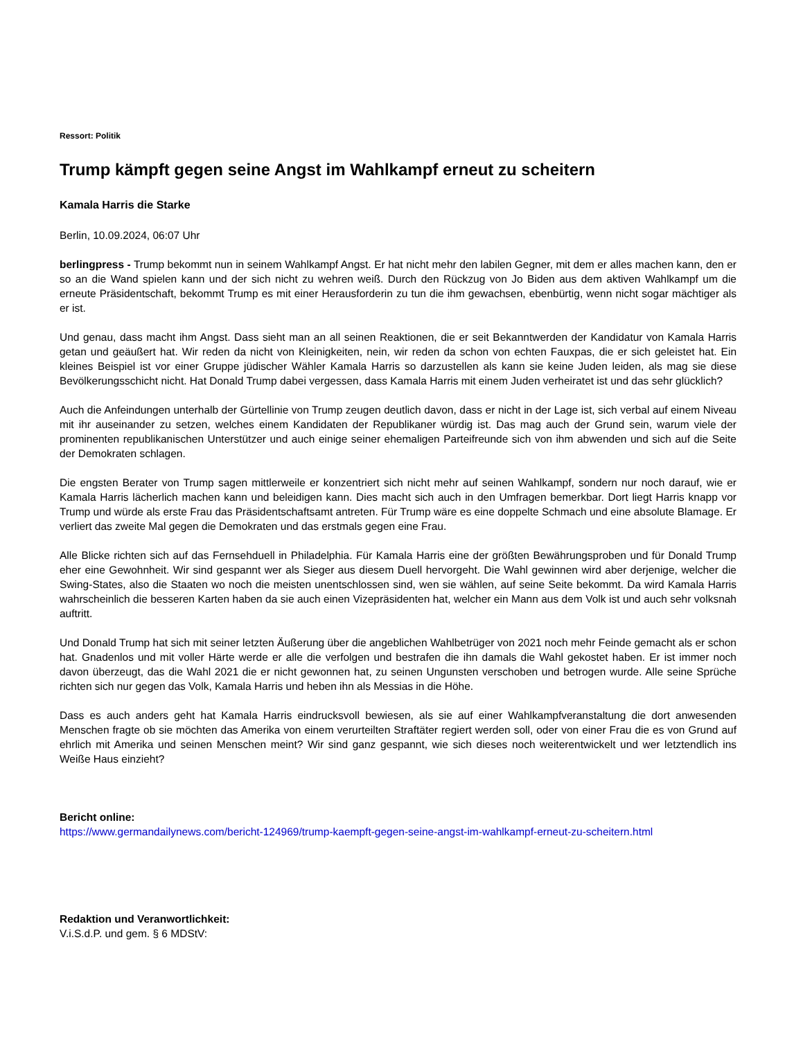Ressort: Politik
Trump kämpft gegen seine Angst im Wahlkampf erneut zu scheitern
Kamala Harris die Starke
Berlin, 10.09.2024, 06:07 Uhr
berlingpress - Trump bekommt nun in seinem Wahlkampf Angst. Er hat nicht mehr den labilen Gegner, mit dem er alles machen kann, den er so an die Wand spielen kann und der sich nicht zu wehren weiß. Durch den Rückzug von Jo Biden aus dem aktiven Wahlkampf um die erneute Präsidentschaft, bekommt Trump es mit einer Herausforderin zu tun die ihm gewachsen, ebenbürtig, wenn nicht sogar mächtiger als er ist.
Und genau, dass macht ihm Angst. Dass sieht man an all seinen Reaktionen, die er seit Bekanntwerden der Kandidatur von Kamala Harris getan und geäußert hat. Wir reden da nicht von Kleinigkeiten, nein, wir reden da schon von echten Fauxpas, die er sich geleistet hat. Ein kleines Beispiel ist vor einer Gruppe jüdischer Wähler Kamala Harris so darzustellen als kann sie keine Juden leiden, als mag sie diese Bevölkerungsschicht nicht. Hat Donald Trump dabei vergessen, dass Kamala Harris mit einem Juden verheiratet ist und das sehr glücklich?
Auch die Anfeindungen unterhalb der Gürtellinie von Trump zeugen deutlich davon, dass er nicht in der Lage ist, sich verbal auf einem Niveau mit ihr auseinander zu setzen, welches einem Kandidaten der Republikaner würdig ist. Das mag auch der Grund sein, warum viele der prominenten republikanischen Unterstützer und auch einige seiner ehemaligen Parteifreunde sich von ihm abwenden und sich auf die Seite der Demokraten schlagen.
Die engsten Berater von Trump sagen mittlerweile er konzentriert sich nicht mehr auf seinen Wahlkampf, sondern nur noch darauf, wie er Kamala Harris lächerlich machen kann und beleidigen kann. Dies macht sich auch in den Umfragen bemerkbar. Dort liegt Harris knapp vor Trump und würde als erste Frau das Präsidentschaftsamt antreten. Für Trump wäre es eine doppelte Schmach und eine absolute Blamage. Er verliert das zweite Mal gegen die Demokraten und das erstmals gegen eine Frau.
Alle Blicke richten sich auf das Fernsehduell in Philadelphia. Für Kamala Harris eine der größten Bewährungsproben und für Donald Trump eher eine Gewohnheit. Wir sind gespannt wer als Sieger aus diesem Duell hervorgeht. Die Wahl gewinnen wird aber derjenige, welcher die Swing-States, also die Staaten wo noch die meisten unentschlossen sind, wen sie wählen, auf seine Seite bekommt. Da wird Kamala Harris wahrscheinlich die besseren Karten haben da sie auch einen Vizepräsidenten hat, welcher ein Mann aus dem Volk ist und auch sehr volksnah auftritt.
Und Donald Trump hat sich mit seiner letzten Äußerung über die angeblichen Wahlbetrüger von 2021 noch mehr Feinde gemacht als er schon hat. Gnadenlos und mit voller Härte werde er alle die verfolgen und bestrafen die ihn damals die Wahl gekostet haben. Er ist immer noch davon überzeugt, das die Wahl 2021 die er nicht gewonnen hat, zu seinen Ungunsten verschoben und betrogen wurde. Alle seine Sprüche richten sich nur gegen das Volk, Kamala Harris und heben ihn als Messias in die Höhe.
Dass es auch anders geht hat Kamala Harris eindrucksvoll bewiesen, als sie auf einer Wahlkampfveranstaltung die dort anwesenden Menschen fragte ob sie möchten das Amerika von einem verurteilten Straftäter regiert werden soll, oder von einer Frau die es von Grund auf ehrlich mit Amerika und seinen Menschen meint? Wir sind ganz gespannt, wie sich dieses noch weiterentwickelt und wer letztendlich ins Weiße Haus einzieht?
Bericht online:
https://www.germandailynews.com/bericht-124969/trump-kaempft-gegen-seine-angst-im-wahlkampf-erneut-zu-scheitern.html
Redaktion und Veranwortlichkeit:
V.i.S.d.P. und gem. § 6 MDStV: